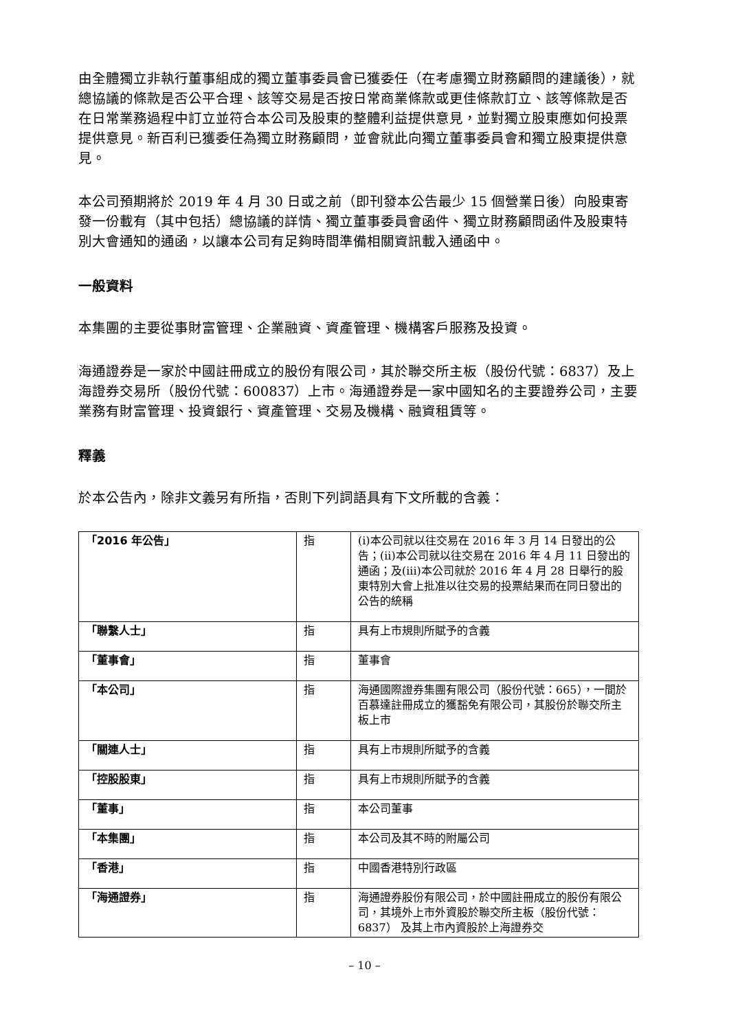由全體獨立非執行董事組成的獨立董事委員會已獲委任（在考慮獨立財務顧問的建議後），就總協議的條款是否公平合理、該等交易是否按日常商業條款或更佳條款訂立、該等條款是否在日常業務過程中訂立並符合本公司及股東的整體利益提供意見，並對獨立股東應如何投票提供意見。新百利已獲委任為獨立財務顧問，並會就此向獨立董事委員會和獨立股東提供意見。
本公司預期將於 2019 年 4 月 30 日或之前（即刊發本公告最少 15 個營業日後）向股東寄發一份載有（其中包括）總協議的詳情、獨立董事委員會函件、獨立財務顧問函件及股東特別大會通知的通函，以讓本公司有足夠時間準備相關資訊載入通函中。
一般資料
本集團的主要從事財富管理、企業融資、資產管理、機構客戶服務及投資。
海通證券是一家於中國註冊成立的股份有限公司，其於聯交所主板（股份代號：6837）及上海證券交易所（股份代號：600837）上市。海通證券是一家中國知名的主要證券公司，主要業務有財富管理、投資銀行、資產管理、交易及機構、融資租賃等。
釋義
於本公告內，除非文義另有所指，否則下列詞語具有下文所載的含義：
| 「2016 年公告」 | 指 | (i)本公司就以往交易在 2016 年 3 月 14 日發出的公告；(ii)本公司就以往交易在 2016 年 4 月 11 日發出的通函；及(iii)本公司就於 2016 年 4 月 28 日舉行的股東特別大會上批准以往交易的投票結果而在同日發出的公告的統稱 |
| 「聯繫人士」 | 指 | 具有上市規則所賦予的含義 |
| 「董事會」 | 指 | 董事會 |
| 「本公司」 | 指 | 海通國際證券集團有限公司（股份代號：665），一間於百慕達註冊成立的獲豁免有限公司，其股份於聯交所主板上市 |
| 「關連人士」 | 指 | 具有上市規則所賦予的含義 |
| 「控股股東」 | 指 | 具有上市規則所賦予的含義 |
| 「董事」 | 指 | 本公司董事 |
| 「本集團」 | 指 | 本公司及其不時的附屬公司 |
| 「香港」 | 指 | 中國香港特別行政區 |
| 「海通證券」 | 指 | 海通證券股份有限公司，於中國註冊成立的股份有限公司，其境外上市外資股於聯交所主板（股份代號：6837） 及其上市內資股於上海證券交 |
– 10 –